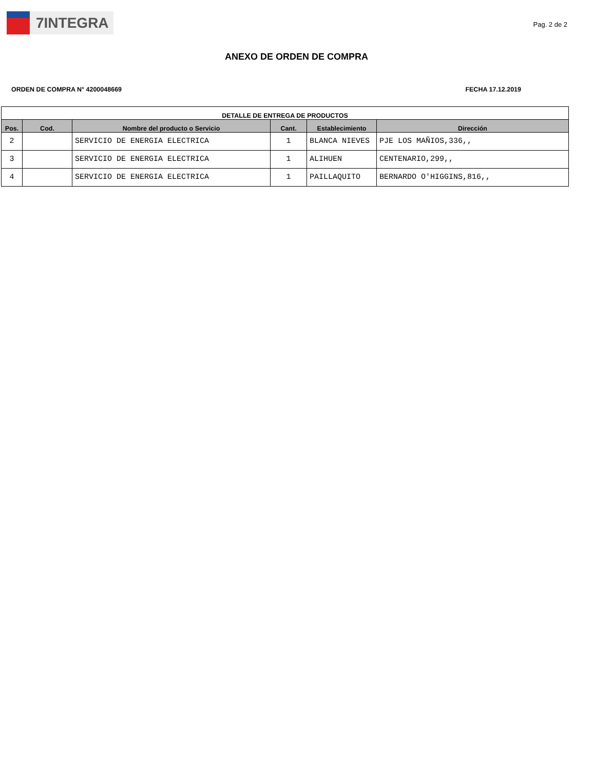7INTEGRA
Pag. 2 de 2
ANEXO DE ORDEN DE COMPRA
ORDEN DE COMPRA N° 4200048669 FECHA 17.12.2019
| DETALLE DE ENTREGA DE PRODUCTOS | | | | | |
| --- | --- | --- | --- | --- | --- |
| Pos. | Cod. | Nombre del producto o Servicio | Cant. | Establecimiento | Dirección |
| 2 | | SERVICIO DE ENERGIA ELECTRICA | 1 | BLANCA NIEVES | PJE LOS MAÑIOS,336,, |
| 3 | | SERVICIO DE ENERGIA ELECTRICA | 1 | ALIHUEN | CENTENARIO,299,, |
| 4 | | SERVICIO DE ENERGIA ELECTRICA | 1 | PAILLAQUITO | BERNARDO O'HIGGINS,816,, |